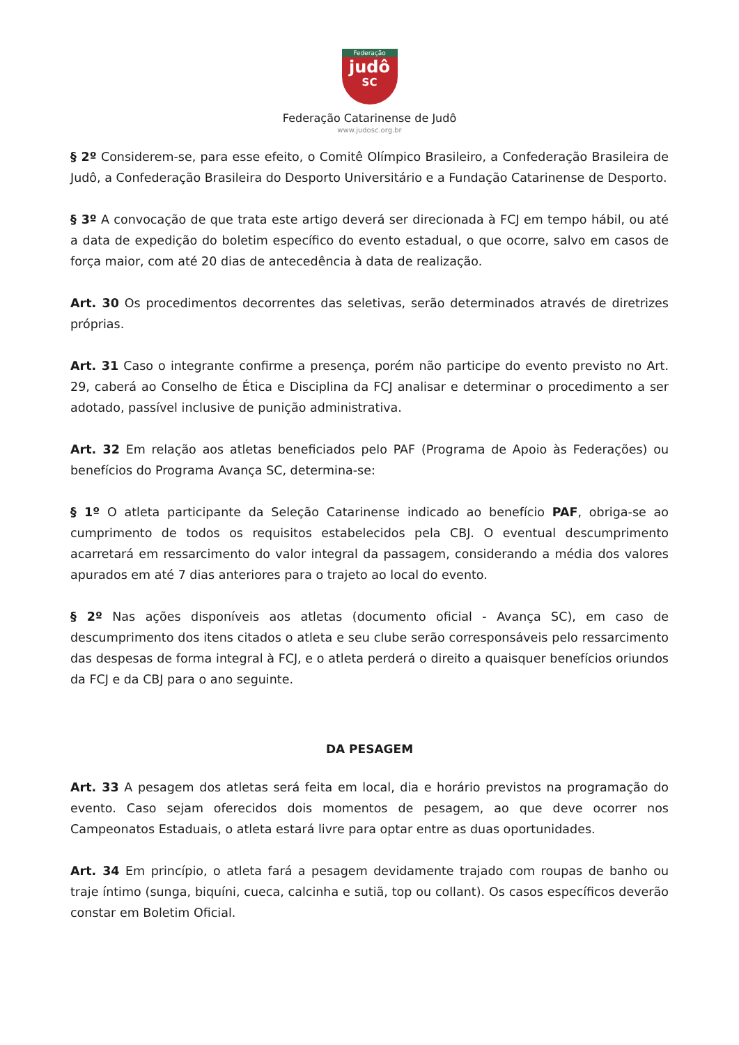Federação
judô
SC
Federação Catarinense de Judô
www.judosc.org.br
§ 2º Considerem-se, para esse efeito, o Comitê Olímpico Brasileiro, a Confederação Brasileira de Judô, a Confederação Brasileira do Desporto Universitário e a Fundação Catarinense de Desporto.
§ 3º A convocação de que trata este artigo deverá ser direcionada à FCJ em tempo hábil, ou até a data de expedição do boletim específico do evento estadual, o que ocorre, salvo em casos de força maior, com até 20 dias de antecedência à data de realização.
Art. 30 Os procedimentos decorrentes das seletivas, serão determinados através de diretrizes próprias.
Art. 31 Caso o integrante confirme a presença, porém não participe do evento previsto no Art. 29, caberá ao Conselho de Ética e Disciplina da FCJ analisar e determinar o procedimento a ser adotado, passível inclusive de punição administrativa.
Art. 32 Em relação aos atletas beneficiados pelo PAF (Programa de Apoio às Federações) ou benefícios do Programa Avança SC, determina-se:
§ 1º O atleta participante da Seleção Catarinense indicado ao benefício PAF, obriga-se ao cumprimento de todos os requisitos estabelecidos pela CBJ. O eventual descumprimento acarretará em ressarcimento do valor integral da passagem, considerando a média dos valores apurados em até 7 dias anteriores para o trajeto ao local do evento.
§ 2º Nas ações disponíveis aos atletas (documento oficial - Avança SC), em caso de descumprimento dos itens citados o atleta e seu clube serão corresponsáveis pelo ressarcimento das despesas de forma integral à FCJ, e o atleta perderá o direito a quaisquer benefícios oriundos da FCJ e da CBJ para o ano seguinte.
DA PESAGEM
Art. 33 A pesagem dos atletas será feita em local, dia e horário previstos na programação do evento. Caso sejam oferecidos dois momentos de pesagem, ao que deve ocorrer nos Campeonatos Estaduais, o atleta estará livre para optar entre as duas oportunidades.
Art. 34 Em princípio, o atleta fará a pesagem devidamente trajado com roupas de banho ou traje íntimo (sunga, biquíni, cueca, calcinha e sutiã, top ou collant). Os casos específicos deverão constar em Boletim Oficial.